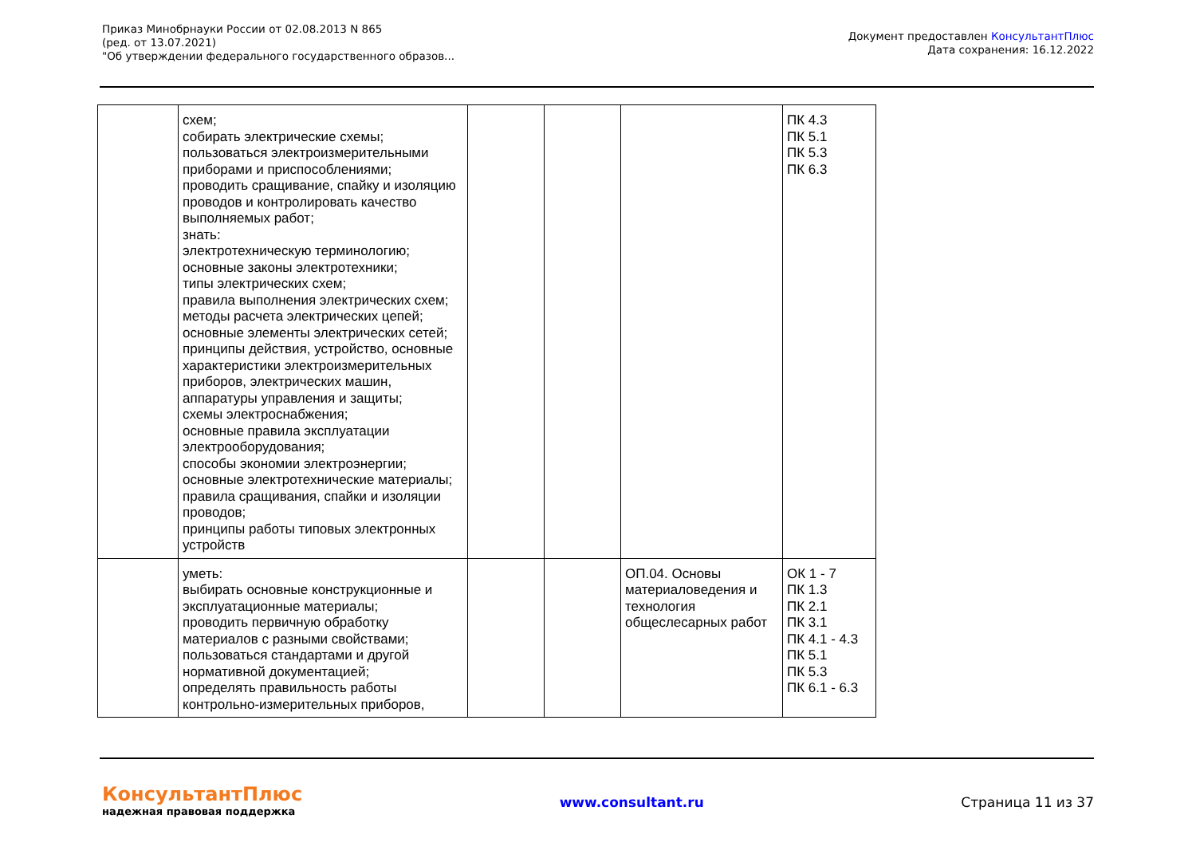Приказ Минобрнауки России от 02.08.2013 N 865
(ред. от 13.07.2021)
"Об утверждении федерального государственного образов...
Документ предоставлен КонсультантПлюс
Дата сохранения: 16.12.2022
| | схем; собирать электрические схемы; пользоваться электроизмерительными приборами и приспособлениями; проводить сращивание, спайку и изоляцию проводов и контролировать качество выполняемых работ; знать: электротехническую терминологию; основные законы электротехники; типы электрических схем; правила выполнения электрических схем; методы расчета электрических цепей; основные элементы электрических сетей; принципы действия, устройство, основные характеристики электроизмерительных приборов, электрических машин, аппаратуры управления и защиты; схемы электроснабжения; основные правила эксплуатации электрооборудования; способы экономии электроэнергии; основные электротехнические материалы; правила сращивания, спайки и изоляции проводов; принципы работы типовых электронных устройств | | | | ПК 4.3 ПК 5.1 ПК 5.3 ПК 6.3 |
| | уметь: выбирать основные конструкционные и эксплуатационные материалы; проводить первичную обработку материалов с разными свойствами; пользоваться стандартами и другой нормативной документацией; определять правильность работы контрольно-измерительных приборов, | | | ОП.04. Основы материаловедения и технология общеслесарных работ | ОК 1 - 7 ПК 1.3 ПК 2.1 ПК 3.1 ПК 4.1 - 4.3 ПК 5.1 ПК 5.3 ПК 6.1 - 6.3 |
КонсультантПлюс
надежная правовая поддержка
www.consultant.ru Страница 11 из 37